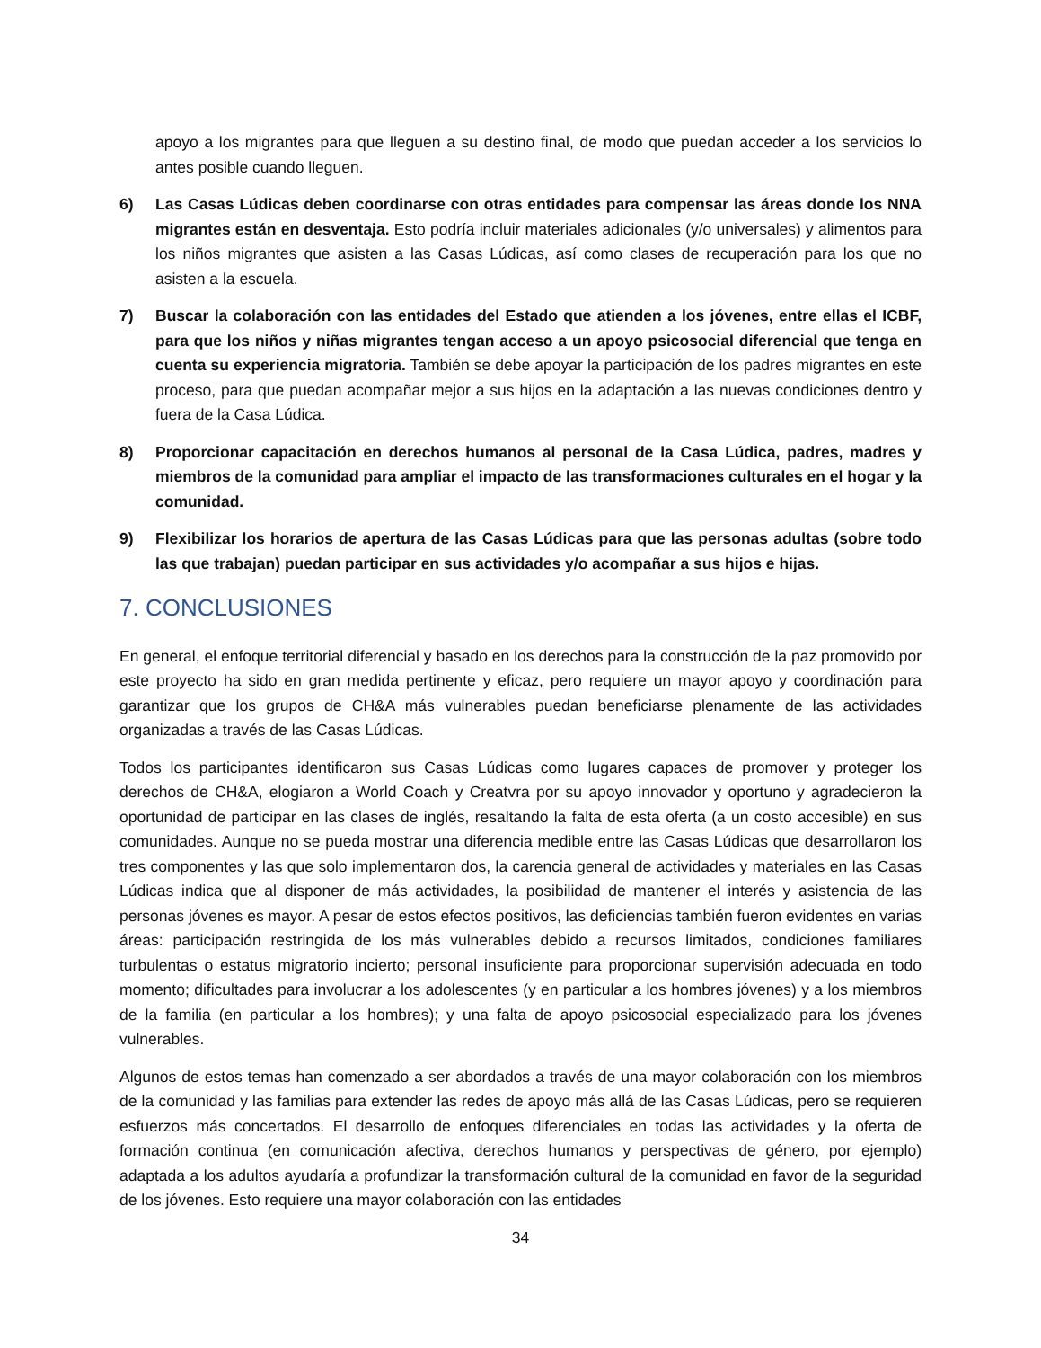apoyo a los migrantes para que lleguen a su destino final, de modo que puedan acceder a los servicios lo antes posible cuando lleguen.
6) Las Casas Lúdicas deben coordinarse con otras entidades para compensar las áreas donde los NNA migrantes están en desventaja. Esto podría incluir materiales adicionales (y/o universales) y alimentos para los niños migrantes que asisten a las Casas Lúdicas, así como clases de recuperación para los que no asisten a la escuela.
7) Buscar la colaboración con las entidades del Estado que atienden a los jóvenes, entre ellas el ICBF, para que los niños y niñas migrantes tengan acceso a un apoyo psicosocial diferencial que tenga en cuenta su experiencia migratoria. También se debe apoyar la participación de los padres migrantes en este proceso, para que puedan acompañar mejor a sus hijos en la adaptación a las nuevas condiciones dentro y fuera de la Casa Lúdica.
8) Proporcionar capacitación en derechos humanos al personal de la Casa Lúdica, padres, madres y miembros de la comunidad para ampliar el impacto de las transformaciones culturales en el hogar y la comunidad.
9) Flexibilizar los horarios de apertura de las Casas Lúdicas para que las personas adultas (sobre todo las que trabajan) puedan participar en sus actividades y/o acompañar a sus hijos e hijas.
7. CONCLUSIONES
En general, el enfoque territorial diferencial y basado en los derechos para la construcción de la paz promovido por este proyecto ha sido en gran medida pertinente y eficaz, pero requiere un mayor apoyo y coordinación para garantizar que los grupos de CH&A más vulnerables puedan beneficiarse plenamente de las actividades organizadas a través de las Casas Lúdicas.
Todos los participantes identificaron sus Casas Lúdicas como lugares capaces de promover y proteger los derechos de CH&A, elogiaron a World Coach y Creatvra por su apoyo innovador y oportuno y agradecieron la oportunidad de participar en las clases de inglés, resaltando la falta de esta oferta (a un costo accesible) en sus comunidades. Aunque no se pueda mostrar una diferencia medible entre las Casas Lúdicas que desarrollaron los tres componentes y las que solo implementaron dos, la carencia general de actividades y materiales en las Casas Lúdicas indica que al disponer de más actividades, la posibilidad de mantener el interés y asistencia de las personas jóvenes es mayor. A pesar de estos efectos positivos, las deficiencias también fueron evidentes en varias áreas: participación restringida de los más vulnerables debido a recursos limitados, condiciones familiares turbulentas o estatus migratorio incierto; personal insuficiente para proporcionar supervisión adecuada en todo momento; dificultades para involucrar a los adolescentes (y en particular a los hombres jóvenes) y a los miembros de la familia (en particular a los hombres); y una falta de apoyo psicosocial especializado para los jóvenes vulnerables.
Algunos de estos temas han comenzado a ser abordados a través de una mayor colaboración con los miembros de la comunidad y las familias para extender las redes de apoyo más allá de las Casas Lúdicas, pero se requieren esfuerzos más concertados. El desarrollo de enfoques diferenciales en todas las actividades y la oferta de formación continua (en comunicación afectiva, derechos humanos y perspectivas de género, por ejemplo) adaptada a los adultos ayudaría a profundizar la transformación cultural de la comunidad en favor de la seguridad de los jóvenes. Esto requiere una mayor colaboración con las entidades
34